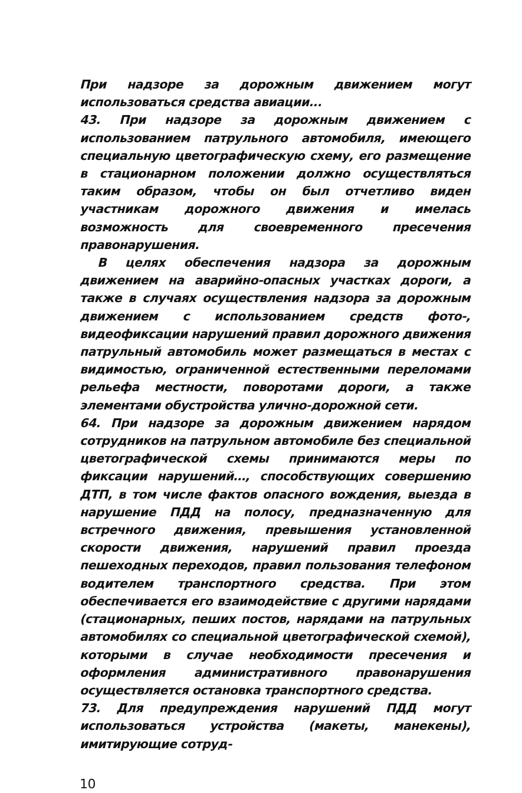При надзоре за дорожным движением могут использоваться средства авиации...
43. При надзоре за дорожным движением с использованием патрульного автомобиля, имеющего специальную цветографическую схему, его размещение в стационарном положении должно осуществляться таким образом, чтобы он был отчетливо виден участникам дорожного движения и имелась возможность для своевременного пресечения правонарушения.
В целях обеспечения надзора за дорожным движением на аварийно-опасных участках дороги, а также в случаях осуществления надзора за дорожным движением с использованием средств фото-, видеофиксации нарушений правил дорожного движения патрульный автомобиль может размещаться в местах с видимостью, ограниченной естественными переломами рельефа местности, поворотами дороги, а также элементами обустройства улично-дорожной сети.
64. При надзоре за дорожным движением нарядом сотрудников на патрульном автомобиле без специальной цветографической схемы принимаются меры по фиксации нарушений…, способствующих совершению ДТП, в том числе фактов опасного вождения, выезда в нарушение ПДД на полосу, предназначенную для встречного движения, превышения установленной скорости движения, нарушений правил проезда пешеходных переходов, правил пользования телефоном водителем транспортного средства. При этом обеспечивается его взаимодействие с другими нарядами (стационарных, пеших постов, нарядами на патрульных автомобилях со специальной цветографической схемой), которыми в случае необходимости пресечения и оформления административного правонарушения осуществляется остановка транспортного средства.
73. Для предупреждения нарушений ПДД могут использоваться устройства (макеты, манекены), имитирующие сотруд-
10